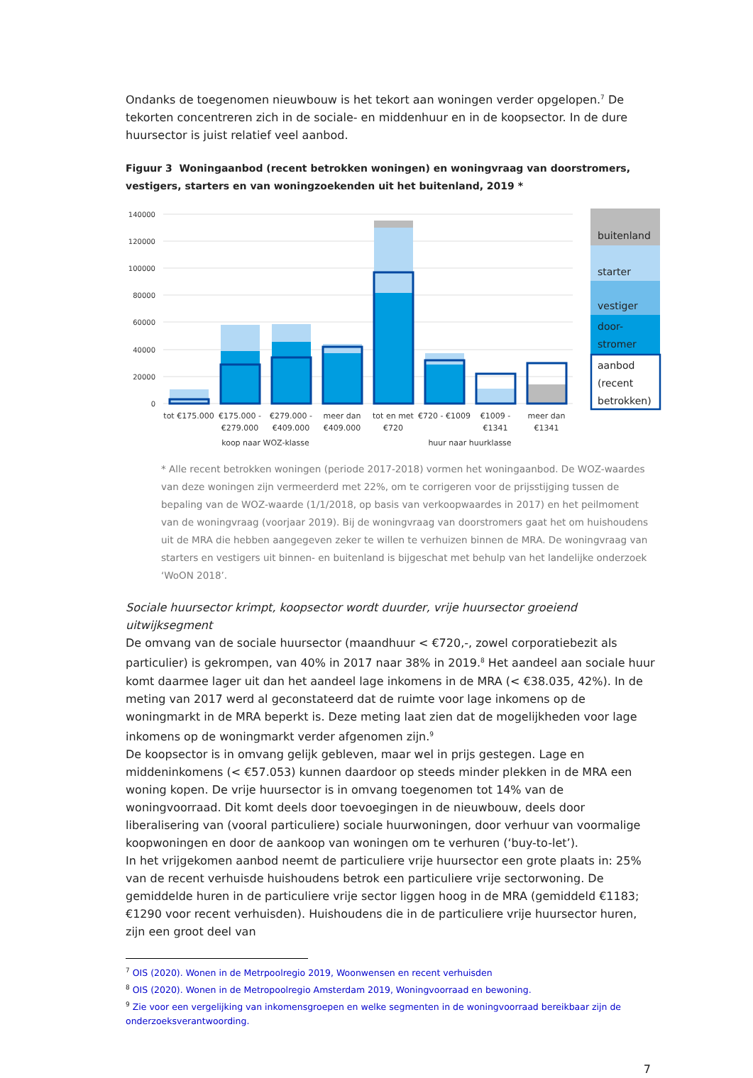Ondanks de toegenomen nieuwbouw is het tekort aan woningen verder opgelopen.<sup>7</sup> De tekorten concentreren zich in de sociale- en middenhuur en in de koopsector. In de dure huursector is juist relatief veel aanbod.
Figuur 3 Woningaanbod (recent betrokken woningen) en woningvraag van doorstromers, vestigers, starters en van woningzoekenden uit het buitenland, 2019 *
140000
120000
100000
80000
60000
40000
20000
0
tot €175.000
€175.000 -
€279.000
€279.000 -
€409.000
meer dan
€409.000
tot en met
€720
€720 - €1009
€1009 -
€1341
meer dan
€1341
koop naar WOZ-klasse
huur naar huurklasse
buitenland
starter
vestiger
door-
stromer
aanbod
(recent
betrokken)
* Alle recent betrokken woningen (periode 2017-2018) vormen het woningaanbod. De WOZ-waardes van deze woningen zijn vermeerderd met 22%, om te corrigeren voor de prijsstijging tussen de bepaling van de WOZ-waarde (1/1/2018, op basis van verkoopwaardes in 2017) en het peilmoment van de woningvraag (voorjaar 2019). Bij de woningvraag van doorstromers gaat het om huishoudens uit de MRA die hebben aangegeven zeker te willen te verhuizen binnen de MRA. De woningvraag van starters en vestigers uit binnen- en buitenland is bijgeschat met behulp van het landelijke onderzoek ‘WoON 2018’.
Sociale huursector krimpt, koopsector wordt duurder, vrije huursector groeiend uitwijksegment
De omvang van de sociale huursector (maandhuur < €720,-, zowel corporatiebezit als particulier) is gekrompen, van 40% in 2017 naar 38% in 2019.<sup>8</sup> Het aandeel aan sociale huur komt daarmee lager uit dan het aandeel lage inkomens in de MRA (< €38.035, 42%). In de meting van 2017 werd al geconstateerd dat de ruimte voor lage inkomens op de woningmarkt in de MRA beperkt is. Deze meting laat zien dat de mogelijkheden voor lage inkomens op de woningmarkt verder afgenomen zijn.<sup>9</sup>
De koopsector is in omvang gelijk gebleven, maar wel in prijs gestegen. Lage en middeninkomens (< €57.053) kunnen daardoor op steeds minder plekken in de MRA een woning kopen. De vrije huursector is in omvang toegenomen tot 14% van de woningvoorraad. Dit komt deels door toevoegingen in de nieuwbouw, deels door liberalisering van (vooral particuliere) sociale huurwoningen, door verhuur van voormalige koopwoningen en door de aankoop van woningen om te verhuren (‘buy-to-let’).
In het vrijgekomen aanbod neemt de particuliere vrije huursector een grote plaats in: 25% van de recent verhuisde huishoudens betrok een particuliere vrije sectorwoning. De gemiddelde huren in de particuliere vrije sector liggen hoog in de MRA (gemiddeld €1183; €1290 voor recent verhuisden). Huishoudens die in de particuliere vrije huursector huren, zijn een groot deel van
<sup>7</sup> OIS (2020). Wonen in de Metrpoolregio 2019, Woonwensen en recent verhuisden
<sup>8</sup> OIS (2020). Wonen in de Metropoolregio Amsterdam 2019, Woningvoorraad en bewoning.
<sup>9</sup> Zie voor een vergelijking van inkomensgroepen en welke segmenten in de woningvoorraad bereikbaar zijn de onderzoeksverantwoording.
7